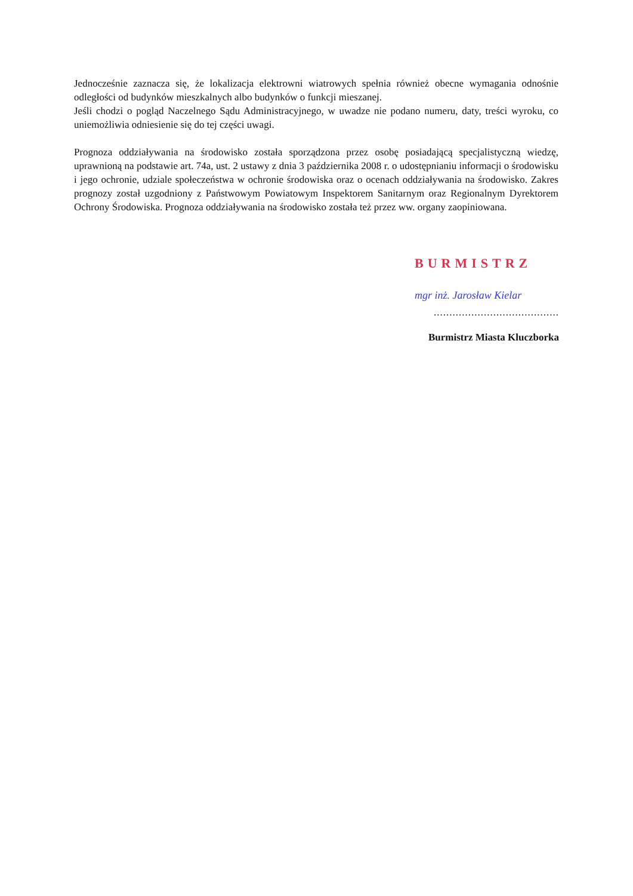Jednocześnie zaznacza się, że lokalizacja elektrowni wiatrowych spełnia również obecne wymagania odnośnie odległości od budynków mieszkalnych albo budynków o funkcji mieszanej.
Jeśli chodzi o pogląd Naczelnego Sądu Administracyjnego, w uwadze nie podano numeru, daty, treści wyroku, co uniemożliwia odniesienie się do tej części uwagi.
Prognoza oddziaływania na środowisko została sporządzona przez osobę posiadającą specjalistyczną wiedzę, uprawnioną na podstawie art. 74a, ust. 2 ustawy z dnia 3 października 2008 r. o udostępnianiu informacji o środowisku i jego ochronie, udziale społeczeństwa w ochronie środowiska oraz o ocenach oddziaływania na środowisko. Zakres prognozy został uzgodniony z Państwowym Powiatowym Inspektorem Sanitarnym oraz Regionalnym Dyrektorem Ochrony Środowiska. Prognoza oddziaływania na środowisko została też przez ww. organy zaopiniowana.
BURMISTRZ
mgr inż. Jarosław Kielar
........................................
Burmistrz Miasta Kluczborka